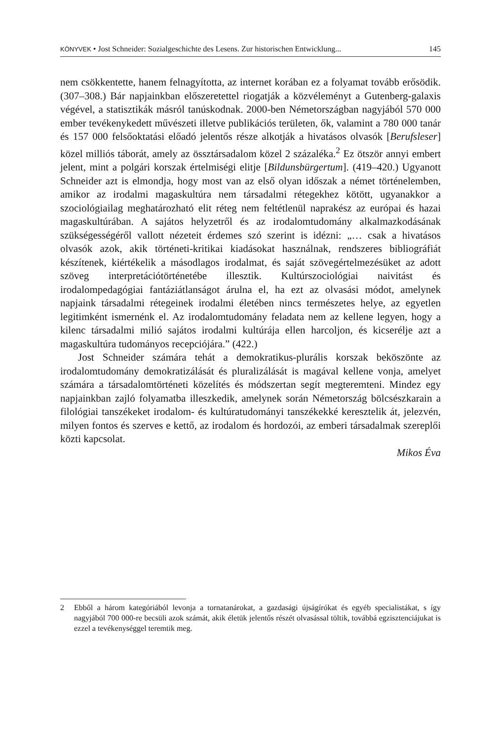KÖNYVEK • Jost Schneider: Sozialgeschichte des Lesens. Zur historischen Entwicklung...
145
nem csökkentette, hanem felnagyította, az internet korában ez a folyamat tovább erősödik. (307–308.) Bár napjainkban előszeretettel riogatják a közvéleményt a Gutenberg-galaxis végével, a statisztikák másról tanúskodnak. 2000-ben Németországban nagyjából 570 000 ember tevékenykedett művészeti illetve publikációs területen, ők, valamint a 780 000 tanár és 157 000 felsőoktatási előadó jelentős része alkotják a hivatásos olvasók [Berufsleser] közel milliós táborát, amely az össztársadalom közel 2 százaléka.<sup>2</sup> Ez ötször annyi embert jelent, mint a polgári korszak értelmiségi elitje [Bildunsbürgertum]. (419–420.) Ugyanott Schneider azt is elmondja, hogy most van az első olyan időszak a német történelemben, amikor az irodalmi magaskultúra nem társadalmi rétegekhez kötött, ugyanakkor a szociológiailag meghatározható elit réteg nem feltétlenül naprakész az európai és hazai magaskultúrában. A sajátos helyzetről és az irodalomtudomány alkalmazkodásának szükségességéről vallott nézeteit érdemes szó szerint is idézni: „… csak a hivatásos olvasók azok, akik történeti-kritikai kiadásokat használnak, rendszeres bibliográfiát készítenek, kiértékelik a másodlagos irodalmat, és saját szövegértelmezésüket az adott szöveg interpretációtörténetébe illesztik. Kultúrszociológiai naivitást és irodalompedagógiai fantáziátlanságot árulna el, ha ezt az olvasási módot, amelynek napjaink társadalmi rétegeinek irodalmi életében nincs természetes helye, az egyetlen legitimként ismernénk el. Az irodalomtudomány feladata nem az kellene legyen, hogy a kilenc társadalmi milió sajátos irodalmi kultúrája ellen harcoljon, és kicserélje azt a magaskultúra tudományos recepciójára.” (422.)
Jost Schneider számára tehát a demokratikus-plurális korszak beköszönte az irodalomtudomány demokratizálását és pluralizálását is magával kellene vonja, amelyet számára a társadalomtörténeti közelítés és módszertan segít megteremteni. Mindez egy napjainkban zajló folyamatba illeszkedik, amelynek során Németország bölcsészkarain a filológiai tanszékeket irodalom- és kultúratudományi tanszékekké keresztelik át, jelezvén, milyen fontos és szerves e kettő, az irodalom és hordozói, az emberi társadalmak szereplői közti kapcsolat.
Mikos Éva
2 Ebből a három kategóriából levonja a tornatanárokat, a gazdasági újságírókat és egyéb specialistákat, s így nagyjából 700 000-re becsüli azok számát, akik életük jelentős részét olvasással töltik, továbbá egzisztenciájukat is ezzel a tevékenységgel teremtik meg.